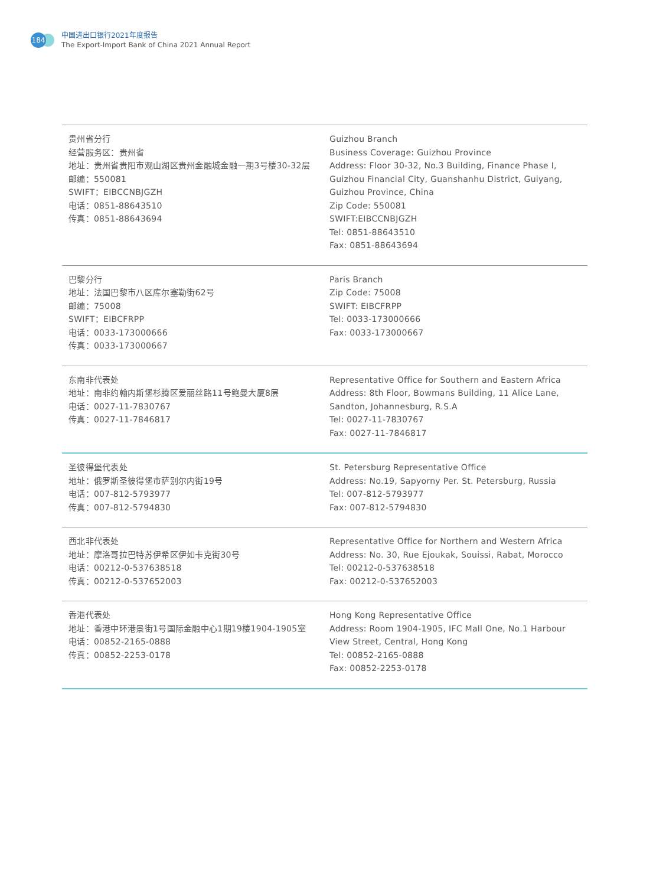184
中国进出口银行2021年度报告
The Export-Import Bank of China 2021 Annual Report
| 贵州省分行 经营服务区：贵州省 地址：贵州省贵阳市观山湖区贵州金融城金融一期3号楼30-32层 邮编：550081 SWIFT：EIBCCNBJGZH 电话：0851-88643510 传真：0851-88643694 | Guizhou Branch Business Coverage: Guizhou Province Address: Floor 30-32, No.3 Building, Finance Phase I, Guizhou Financial City, Guanshanhu District, Guiyang, Guizhou Province, China Zip Code: 550081 SWIFT:EIBCCNBJGZH Tel: 0851-88643510 Fax: 0851-88643694 |
| 巴黎分行 地址：法国巴黎市八区库尔塞勒街62号 邮编：75008 SWIFT：EIBCFRPP 电话：0033-173000666 传真：0033-173000667 | Paris Branch Zip Code: 75008 SWIFT: EIBCFRPP Tel: 0033-173000666 Fax: 0033-173000667 |
| 东南非代表处 地址：南非约翰内斯堡杉腾区爱丽丝路11号鲍曼大厦8层 电话：0027-11-7830767 传真：0027-11-7846817 | Representative Office for Southern and Eastern Africa Address: 8th Floor, Bowmans Building, 11 Alice Lane, Sandton, Johannesburg, R.S.A Tel: 0027-11-7830767 Fax: 0027-11-7846817 |
| 圣彼得堡代表处 地址：俄罗斯圣彼得堡市萨别尔内街19号 电话：007-812-5793977 传真：007-812-5794830 | St. Petersburg Representative Office Address: No.19, Sapyorny Per. St. Petersburg, Russia Tel: 007-812-5793977 Fax: 007-812-5794830 |
| 西北非代表处 地址：摩洛哥拉巴特苏伊希区伊如卡克街30号 电话：00212-0-537638518 传真：00212-0-537652003 | Representative Office for Northern and Western Africa Address: No. 30, Rue Ejoukak, Souissi, Rabat, Morocco Tel: 00212-0-537638518 Fax: 00212-0-537652003 |
| 香港代表处 地址：香港中环港景街1号国际金融中心1期19楼1904-1905室 电话：00852-2165-0888 传真：00852-2253-0178 | Hong Kong Representative Office Address: Room 1904-1905, IFC Mall One, No.1 Harbour View Street, Central, Hong Kong Tel: 00852-2165-0888 Fax: 00852-2253-0178 |